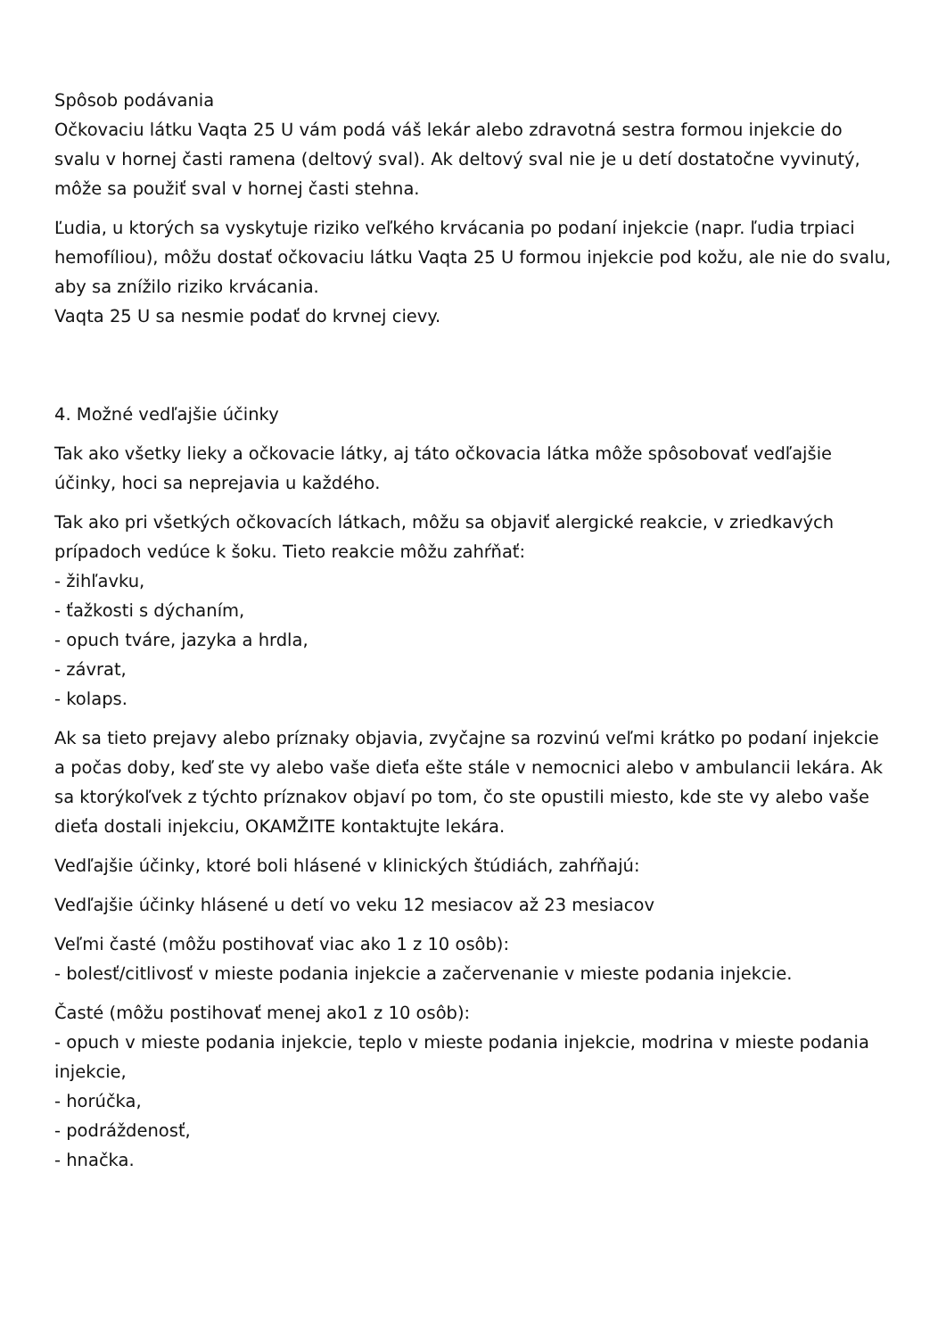Spôsob podávania
Očkovaciu látku Vaqta 25 U vám podá váš lekár alebo zdravotná sestra formou injekcie do svalu v hornej časti ramena (deltový sval). Ak deltový sval nie je u detí dostatočne vyvinutý, môže sa použiť sval v hornej časti stehna.
Ľudia, u ktorých sa vyskytuje riziko veľkého krvácania po podaní injekcie (napr. ľudia trpiaci hemofíliou), môžu dostať očkovaciu látku Vaqta 25 U formou injekcie pod kožu, ale nie do svalu, aby sa znížilo riziko krvácania.
Vaqta 25 U sa nesmie podať do krvnej cievy.
4. Možné vedľajšie účinky
Tak ako všetky lieky a očkovacie látky, aj táto očkovacia látka môže spôsobovať vedľajšie účinky, hoci sa neprejavia u každého.
Tak ako pri všetkých očkovacích látkach, môžu sa objaviť alergické reakcie, v zriedkavých prípadoch vedúce k šoku. Tieto reakcie môžu zahŕňať:
- žihľavku,
- ťažkosti s dýchaním,
- opuch tváre, jazyka a hrdla,
- závrat,
- kolaps.
Ak sa tieto prejavy alebo príznaky objavia, zvyčajne sa rozvinú veľmi krátko po podaní injekcie a počas doby, keď ste vy alebo vaše dieťa ešte stále v nemocnici alebo v ambulancii lekára. Ak sa ktorýkoľvek z týchto príznakov objaví po tom, čo ste opustili miesto, kde ste vy alebo vaše dieťa dostali injekciu, OKAMŽITE kontaktujte lekára.
Vedľajšie účinky, ktoré boli hlásené v klinických štúdiách, zahŕňajú:
Vedľajšie účinky hlásené u detí vo veku 12 mesiacov až 23 mesiacov
Veľmi časté (môžu postihovať viac ako 1 z 10 osôb):
- bolesť/citlivosť v mieste podania injekcie a začervenanie v mieste podania injekcie.
Časté (môžu postihovať menej ako1 z 10 osôb):
- opuch v mieste podania injekcie, teplo v mieste podania injekcie, modrina v mieste podania injekcie,
- horúčka,
- podráždenosť,
- hnačka.